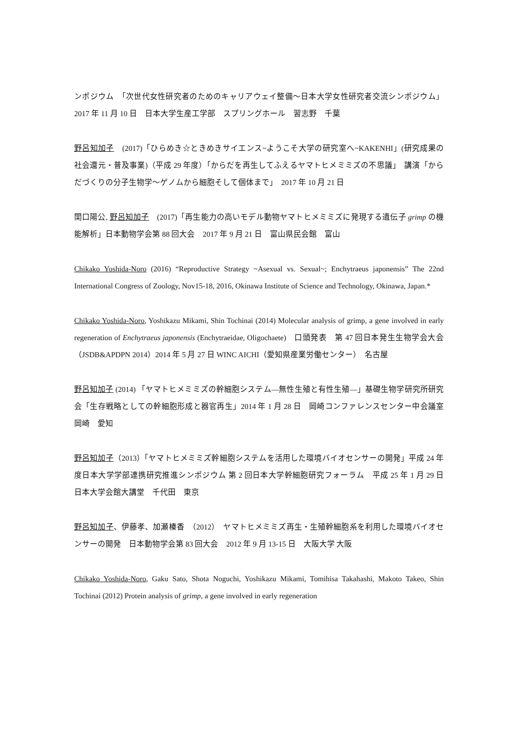ンポジウム　「次世代女性研究者のためのキャリアウェイ整備〜日本大学女性研究者交流シンポジウム」　2017 年 11 月 10 日　日本大学生産工学部　スプリングホール　習志野　千葉
野呂知加子　(2017)「ひらめき☆ときめきサイエンス~ようこそ大学の研究室へ~KAKENHI」(研究成果の社会還元・普及事業)（平成 29 年度）「からだを再生してふえるヤマトヒメミミズの不思議」　講演「からだづくりの分子生物学〜ゲノムから細胞そして個体まで」　2017 年 10 月 21 日
関口陽公, 野呂知加子　(2017)「再生能力の高いモデル動物ヤマトヒメミミズに発現する遺伝子 grimp の機能解析」日本動物学会第 88 回大会　2017 年 9 月 21 日　富山県民会館　富山
Chikako Yoshida-Noro (2016) “Reproductive Strategy ~Asexual vs. Sexual~; Enchytraeus japonensis” The 22nd International Congress of Zoology, Nov15-18, 2016, Okinawa Institute of Science and Technology, Okinawa, Japan.*
Chikako Yoshida-Noro, Yoshikazu Mikami, Shin Tochinai (2014) Molecular analysis of grimp, a gene involved in early regeneration of Enchytraeus japonensis (Enchytraeidae, Oligochaete)　口頭発表　第 47 回日本発生生物学会大会（JSDB&APDPN 2014）2014 年 5 月 27 日 WINC AICHI（愛知県産業労働センター）　名古屋
野呂知加子 (2014) 「ヤマトヒメミミズの幹細胞システム—無性生殖と有性生殖—」基礎生物学研究所研究会「生存戦略としての幹細胞形成と器官再生」2014 年 1 月 28 日　岡崎コンファレンスセンター中会議室　岡崎　愛知
野呂知加子（2013）「ヤマトヒメミミズ幹細胞システムを活用した環境バイオセンサーの開発」平成 24 年度日本大学学部連携研究推進シンポジウム 第 2 回日本大学幹細胞研究フォーラム　平成 25 年 1 月 29 日　日本大学会館大講堂　千代田　東京
野呂知加子、伊藤孝、加瀬榛香　（2012）　ヤマトヒメミミズ再生・生殖幹細胞系を利用した環境バイオセンサーの開発　日本動物学会第 83 回大会　2012 年 9 月 13-15 日　大阪大学 大阪
Chikako Yoshida-Noro, Gaku Sato, Shota Noguchi, Yoshikazu Mikami, Tomihisa Takahashi, Makoto Takeo, Shin Tochinai (2012) Protein analysis of grimp, a gene involved in early regeneration